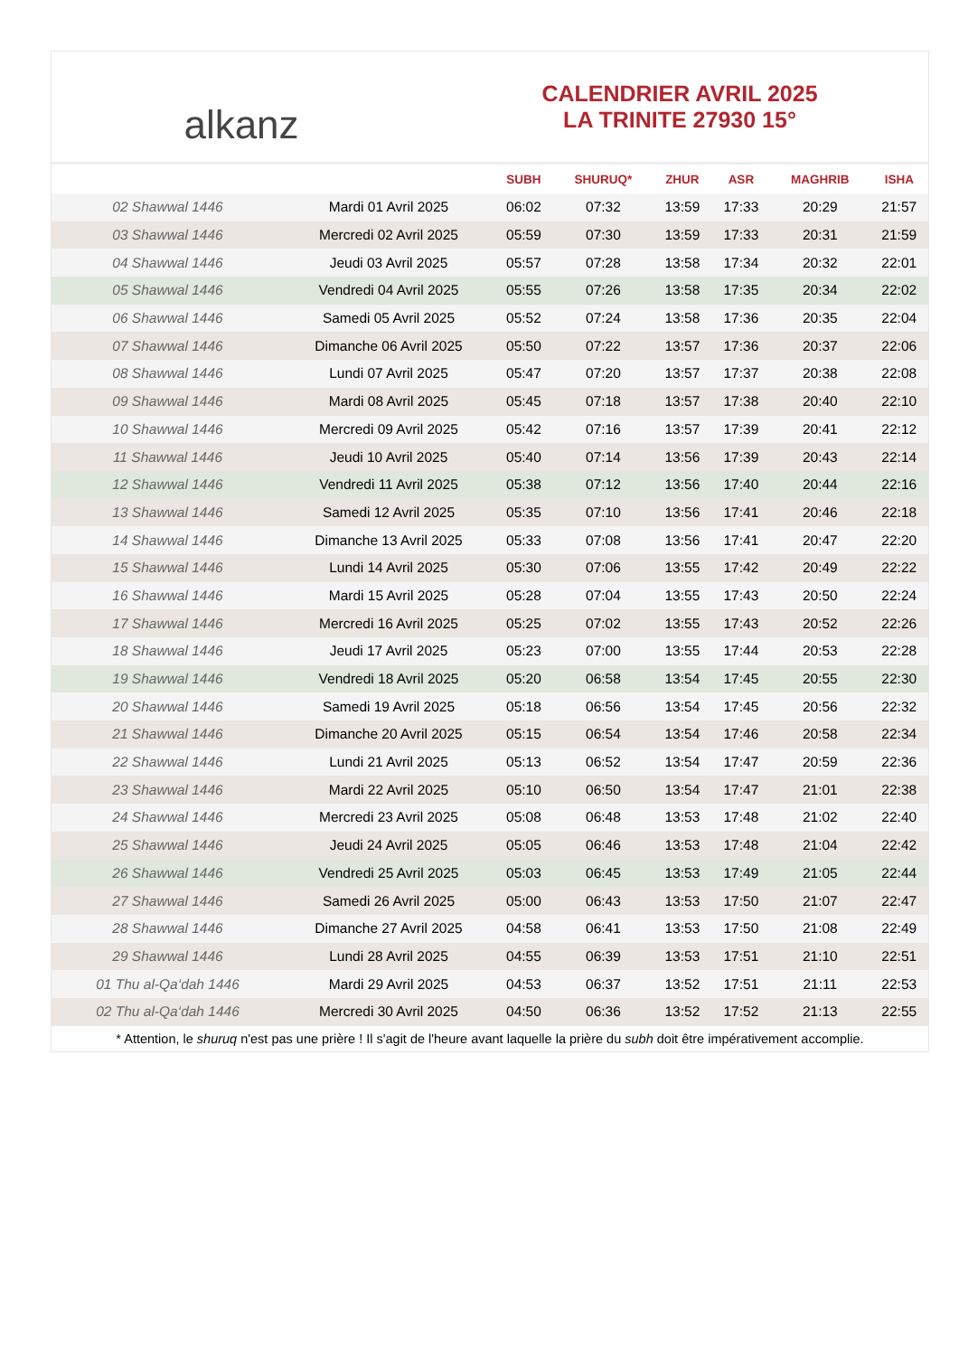alkanz
CALENDRIER AVRIL 2025
LA TRINITE 27930 15°
| | | SUBH | SHURUQ* | ZHUR | ASR | MAGHRIB | ISHA |
| --- | --- | --- | --- | --- | --- | --- | --- |
| 02 Shawwal 1446 | Mardi 01 Avril 2025 | 06:02 | 07:32 | 13:59 | 17:33 | 20:29 | 21:57 |
| 03 Shawwal 1446 | Mercredi 02 Avril 2025 | 05:59 | 07:30 | 13:59 | 17:33 | 20:31 | 21:59 |
| 04 Shawwal 1446 | Jeudi 03 Avril 2025 | 05:57 | 07:28 | 13:58 | 17:34 | 20:32 | 22:01 |
| 05 Shawwal 1446 | Vendredi 04 Avril 2025 | 05:55 | 07:26 | 13:58 | 17:35 | 20:34 | 22:02 |
| 06 Shawwal 1446 | Samedi 05 Avril 2025 | 05:52 | 07:24 | 13:58 | 17:36 | 20:35 | 22:04 |
| 07 Shawwal 1446 | Dimanche 06 Avril 2025 | 05:50 | 07:22 | 13:57 | 17:36 | 20:37 | 22:06 |
| 08 Shawwal 1446 | Lundi 07 Avril 2025 | 05:47 | 07:20 | 13:57 | 17:37 | 20:38 | 22:08 |
| 09 Shawwal 1446 | Mardi 08 Avril 2025 | 05:45 | 07:18 | 13:57 | 17:38 | 20:40 | 22:10 |
| 10 Shawwal 1446 | Mercredi 09 Avril 2025 | 05:42 | 07:16 | 13:57 | 17:39 | 20:41 | 22:12 |
| 11 Shawwal 1446 | Jeudi 10 Avril 2025 | 05:40 | 07:14 | 13:56 | 17:39 | 20:43 | 22:14 |
| 12 Shawwal 1446 | Vendredi 11 Avril 2025 | 05:38 | 07:12 | 13:56 | 17:40 | 20:44 | 22:16 |
| 13 Shawwal 1446 | Samedi 12 Avril 2025 | 05:35 | 07:10 | 13:56 | 17:41 | 20:46 | 22:18 |
| 14 Shawwal 1446 | Dimanche 13 Avril 2025 | 05:33 | 07:08 | 13:56 | 17:41 | 20:47 | 22:20 |
| 15 Shawwal 1446 | Lundi 14 Avril 2025 | 05:30 | 07:06 | 13:55 | 17:42 | 20:49 | 22:22 |
| 16 Shawwal 1446 | Mardi 15 Avril 2025 | 05:28 | 07:04 | 13:55 | 17:43 | 20:50 | 22:24 |
| 17 Shawwal 1446 | Mercredi 16 Avril 2025 | 05:25 | 07:02 | 13:55 | 17:43 | 20:52 | 22:26 |
| 18 Shawwal 1446 | Jeudi 17 Avril 2025 | 05:23 | 07:00 | 13:55 | 17:44 | 20:53 | 22:28 |
| 19 Shawwal 1446 | Vendredi 18 Avril 2025 | 05:20 | 06:58 | 13:54 | 17:45 | 20:55 | 22:30 |
| 20 Shawwal 1446 | Samedi 19 Avril 2025 | 05:18 | 06:56 | 13:54 | 17:45 | 20:56 | 22:32 |
| 21 Shawwal 1446 | Dimanche 20 Avril 2025 | 05:15 | 06:54 | 13:54 | 17:46 | 20:58 | 22:34 |
| 22 Shawwal 1446 | Lundi 21 Avril 2025 | 05:13 | 06:52 | 13:54 | 17:47 | 20:59 | 22:36 |
| 23 Shawwal 1446 | Mardi 22 Avril 2025 | 05:10 | 06:50 | 13:54 | 17:47 | 21:01 | 22:38 |
| 24 Shawwal 1446 | Mercredi 23 Avril 2025 | 05:08 | 06:48 | 13:53 | 17:48 | 21:02 | 22:40 |
| 25 Shawwal 1446 | Jeudi 24 Avril 2025 | 05:05 | 06:46 | 13:53 | 17:48 | 21:04 | 22:42 |
| 26 Shawwal 1446 | Vendredi 25 Avril 2025 | 05:03 | 06:45 | 13:53 | 17:49 | 21:05 | 22:44 |
| 27 Shawwal 1446 | Samedi 26 Avril 2025 | 05:00 | 06:43 | 13:53 | 17:50 | 21:07 | 22:47 |
| 28 Shawwal 1446 | Dimanche 27 Avril 2025 | 04:58 | 06:41 | 13:53 | 17:50 | 21:08 | 22:49 |
| 29 Shawwal 1446 | Lundi 28 Avril 2025 | 04:55 | 06:39 | 13:53 | 17:51 | 21:10 | 22:51 |
| 01 Thu al-Qa‘dah 1446 | Mardi 29 Avril 2025 | 04:53 | 06:37 | 13:52 | 17:51 | 21:11 | 22:53 |
| 02 Thu al-Qa‘dah 1446 | Mercredi 30 Avril 2025 | 04:50 | 06:36 | 13:52 | 17:52 | 21:13 | 22:55 |
* Attention, le shuruq n'est pas une prière ! Il s'agit de l'heure avant laquelle la prière du subh doit être impérativement accomplie.